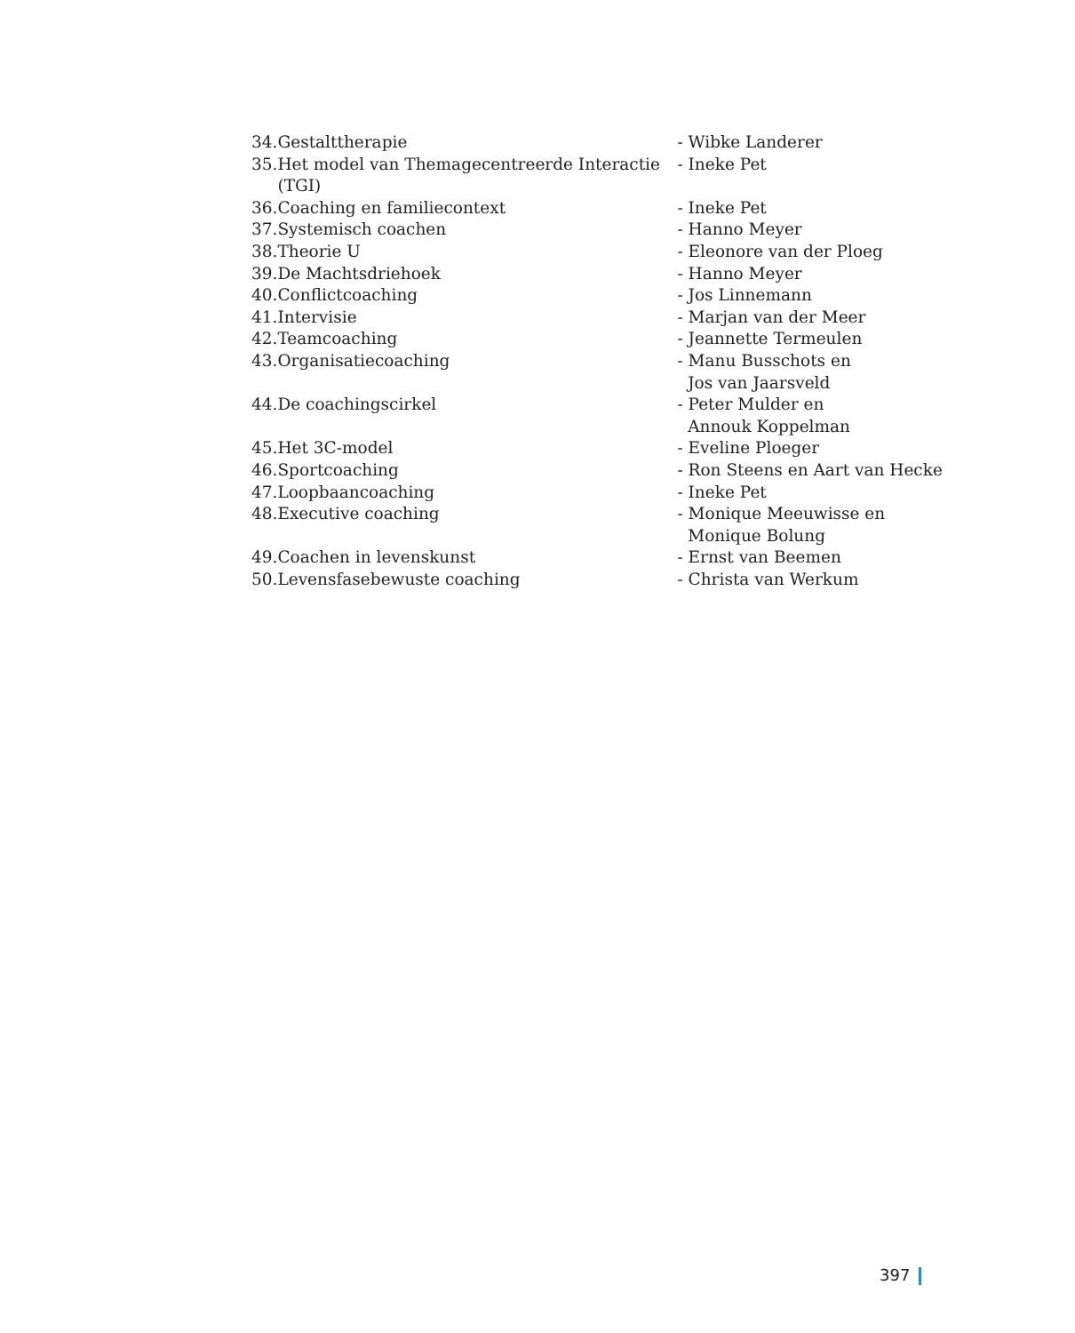| 34. | Gestalttherapie | - Wibke Landerer |
| 35. | Het model van Themagecentreerde Interactie (TGI) | - Ineke Pet |
| 36. | Coaching en familiecontext | - Ineke Pet |
| 37. | Systemisch coachen | - Hanno Meyer |
| 38. | Theorie U | - Eleonore van der Ploeg |
| 39. | De Machtsdriehoek | - Hanno Meyer |
| 40. | Conflictcoaching | - Jos Linnemann |
| 41. | Intervisie | - Marjan van der Meer |
| 42. | Teamcoaching | - Jeannette Termeulen |
| 43. | Organisatiecoaching | - Manu Busschots en Jos van Jaarsveld |
| 44. | De coachingscirkel | - Peter Mulder en Annouk Koppelman |
| 45. | Het 3C-model | - Eveline Ploeger |
| 46. | Sportcoaching | - Ron Steens en Aart van Hecke |
| 47. | Loopbaancoaching | - Ineke Pet |
| 48. | Executive coaching | - Monique Meeuwisse en Monique Bolung |
| 49. | Coachen in levenskunst | - Ernst van Beemen |
| 50. | Levensfasebewuste coaching | - Christa van Werkum |
397